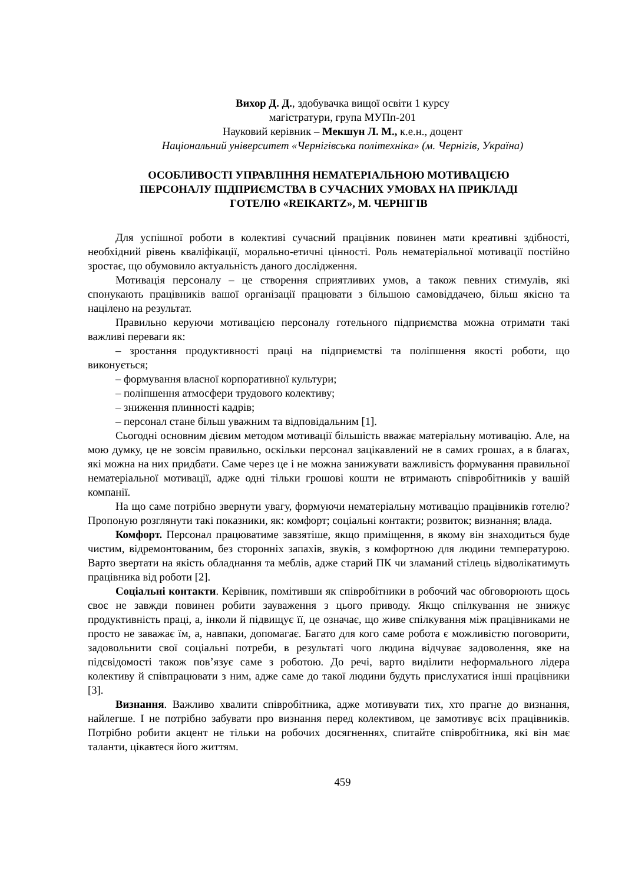Вихор Д. Д., здобувачка вищої освіти 1 курсу
магістратури, група МУПп-201
Науковий керівник – Мекшун Л. М., к.е.н., доцент
Національний університет «Чернігівська політехніка» (м. Чернігів, Україна)
ОСОБЛИВОСТІ УПРАВЛІННЯ НЕМАТЕРІАЛЬНОЮ МОТИВАЦІЄЮ
ПЕРСОНАЛУ ПІДПРИЄМСТВА В СУЧАСНИХ УМОВАХ НА ПРИКЛАДІ
ГОТЕЛЮ «REIKARTZ», М. ЧЕРНІГІВ
Для успішної роботи в колективі сучасний працівник повинен мати креативні здібності, необхідний рівень кваліфікації, морально-етичні цінності. Роль нематеріальної мотивації постійно зростає, що обумовило актуальність даного дослідження.
Мотивація персоналу – це створення сприятливих умов, а також певних стимулів, які спонукають працівників вашої організації працювати з більшою самовіддачею, більш якісно та націлено на результат.
Правильно керуючи мотивацією персоналу готельного підприємства можна отримати такі важливі переваги як:
– зростання продуктивності праці на підприємстві та поліпшення якості роботи, що виконується;
– формування власної корпоративної культури;
– поліпшення атмосфери трудового колективу;
– зниження плинності кадрів;
– персонал стане більш уважним та відповідальним [1].
Сьогодні основним дієвим методом мотивації більшість вважає матеріальну мотивацію. Але, на мою думку, це не зовсім правильно, оскільки персонал зацікавлений не в самих грошах, а в благах, які можна на них придбати. Саме через це і не можна занижувати важливість формування правильної нематеріальної мотивації, адже одні тільки грошові кошти не втримають співробітників у вашій компанії.
На що саме потрібно звернути увагу, формуючи нематеріальну мотивацію працівників готелю? Пропоную розглянути такі показники, як: комфорт; соціальні контакти; розвиток; визнання; влада.
Комфорт. Персонал працюватиме завзятіше, якщо приміщення, в якому він знаходиться буде чистим, відремонтованим, без сторонніх запахів, звуків, з комфортною для людини температурою. Варто звертати на якість обладнання та меблів, адже старий ПК чи зламаний стілець відволікатимуть працівника від роботи [2].
Соціальні контакти. Керівник, помітивши як співробітники в робочий час обговорюють щось своє не завжди повинен робити зауваження з цього приводу. Якщо спілкування не знижує продуктивність праці, а, інколи й підвищує її, це означає, що живе спілкування між працівниками не просто не заважає їм, а, навпаки, допомагає. Багато для кого саме робота є можливістю поговорити, задовольнити свої соціальні потреби, в результаті чого людина відчуває задоволення, яке на підсвідомості також пов’язує саме з роботою. До речі, варто виділити неформального лідера колективу й співпрацювати з ним, адже саме до такої людини будуть прислухатися інші працівники [3].
Визнання. Важливо хвалити співробітника, адже мотивувати тих, хто прагне до визнання, найлегше. І не потрібно забувати про визнання перед колективом, це замотивує всіх працівників. Потрібно робити акцент не тільки на робочих досягненнях, спитайте співробітника, які він має таланти, цікавтеся його життям.
459